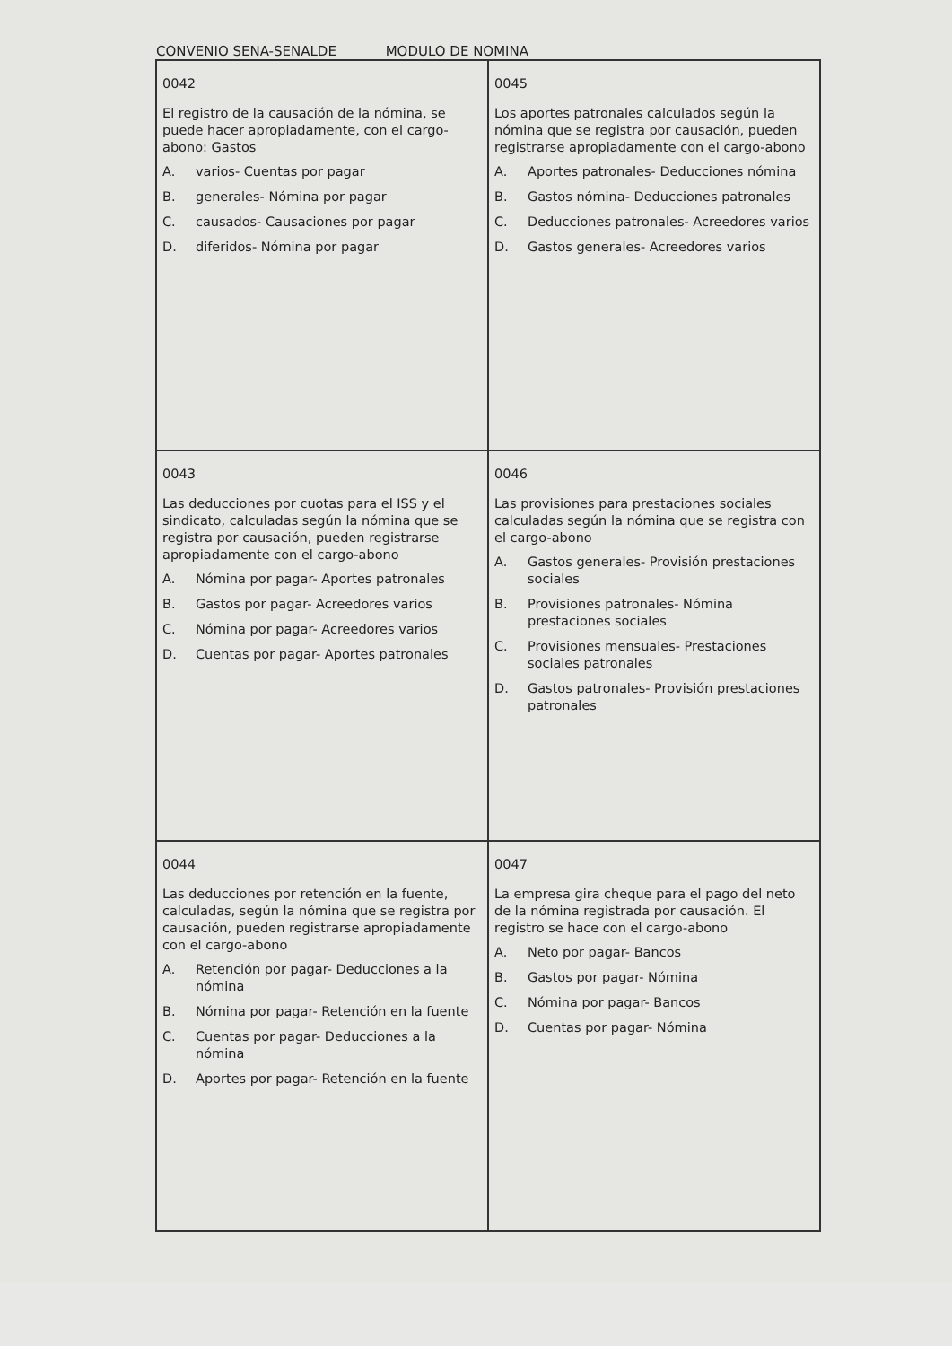CONVENIO SENA-SENALDE MODULO DE NOMINA
| 0042 El registro de la causación de la nómina, se puede hacer apropiadamente, con el cargo-abono: Gastos A. varios- Cuentas por pagar B. generales- Nómina por pagar C. causados- Causaciones por pagar D. diferidos- Nómina por pagar | 0045 Los aportes patronales calculados según la nómina que se registra por causación, pueden registrarse apropiadamente con el cargo-abono A. Aportes patronales- Deducciones nómina B. Gastos nómina- Deducciones patronales C. Deducciones patronales- Acreedores varios D. Gastos generales- Acreedores varios |
| 0043 Las deducciones por cuotas para el ISS y el sindicato, calculadas según la nómina que se registra por causación, pueden registrarse apropiadamente con el cargo-abono A. Nómina por pagar- Aportes patronales B. Gastos por pagar- Acreedores varios C. Nómina por pagar- Acreedores varios D. Cuentas por pagar- Aportes patronales | 0046 Las provisiones para prestaciones sociales calculadas según la nómina que se registra con el cargo-abono A. Gastos generales- Provisión prestaciones sociales B. Provisiones patronales- Nómina prestaciones sociales C. Provisiones mensuales- Prestaciones sociales patronales D. Gastos patronales- Provisión prestaciones patronales |
| 0044 Las deducciones por retención en la fuente, calculadas, según la nómina que se registra por causación, pueden registrarse apropiadamente con el cargo-abono A. Retención por pagar- Deducciones a la nómina B. Nómina por pagar- Retención en la fuente C. Cuentas por pagar- Deducciones a la nómina D. Aportes por pagar- Retención en la fuente | 0047 La empresa gira cheque para el pago del neto de la nómina registrada por causación. El registro se hace con el cargo-abono A. Neto por pagar- Bancos B. Gastos por pagar- Nómina C. Nómina por pagar- Bancos D. Cuentas por pagar- Nómina |